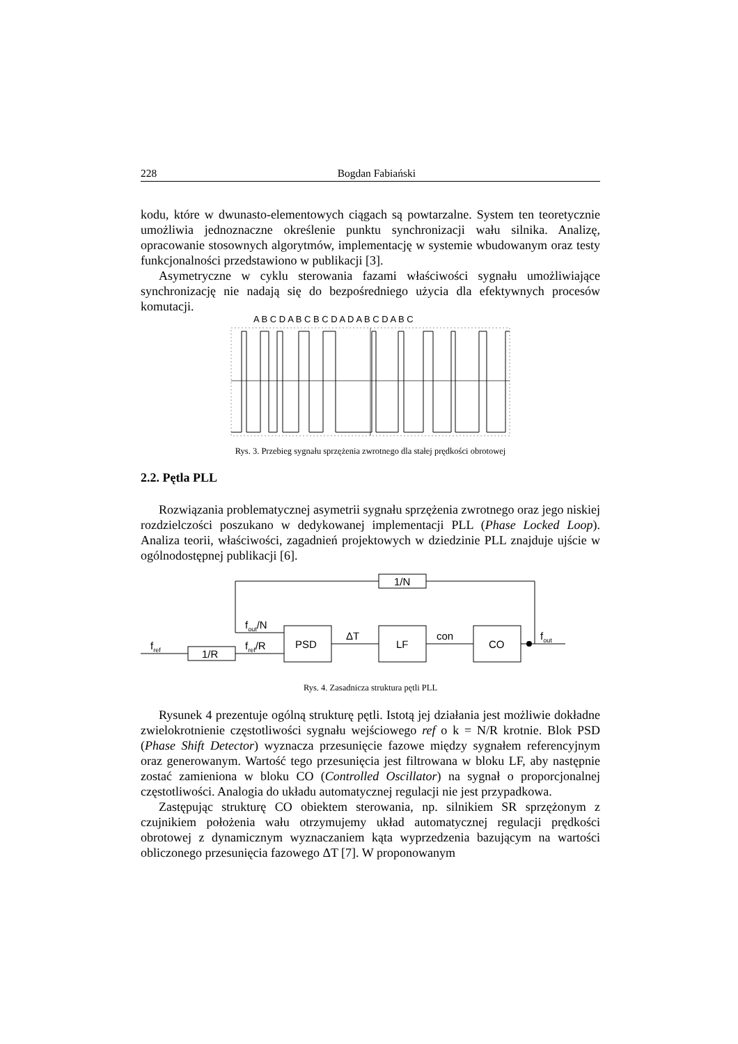228 Bogdan Fabiański
kodu, które w dwunasto-elementowych ciągach są powtarzalne. System ten teoretycznie umożliwia jednoznaczne określenie punktu synchronizacji wału silnika. Analizę, opracowanie stosownych algorytmów, implementację w systemie wbudowanym oraz testy funkcjonalności przedstawiono w publikacji [3].
Asymetryczne w cyklu sterowania fazami właściwości sygnału umożliwiające synchronizację nie nadają się do bezpośredniego użycia dla efektywnych procesów komutacji.
A B C D A B C B C D A D A B C D A B C
Rys. 3. Przebieg sygnału sprzężenia zwrotnego dla stałej prędkości obrotowej
2.2. Pętla PLL
Rozwiązania problematycznej asymetrii sygnału sprzężenia zwrotnego oraz jego niskiej rozdzielczości poszukano w dedykowanej implementacji PLL (Phase Locked Loop). Analiza teorii, właściwości, zagadnień projektowych w dziedzinie PLL znajduje ujście w ogólnodostępnej publikacji [6].
1/N
1/R
PSD
LF
CO
fref
fout/N
fref/R
ΔT
con
fout
Rys. 4. Zasadnicza struktura pętli PLL
Rysunek 4 prezentuje ogólną strukturę pętli. Istotą jej działania jest możliwie dokładne zwielokrotnienie częstotliwości sygnału wejściowego ref o k = N/R krotnie. Blok PSD (Phase Shift Detector) wyznacza przesunięcie fazowe między sygnałem referencyjnym oraz generowanym. Wartość tego przesunięcia jest filtrowana w bloku LF, aby następnie zostać zamieniona w bloku CO (Controlled Oscillator) na sygnał o proporcjonalnej częstotliwości. Analogia do układu automatycznej regulacji nie jest przypadkowa.
Zastępując strukturę CO obiektem sterowania, np. silnikiem SR sprzężonym z czujnikiem położenia wału otrzymujemy układ automatycznej regulacji prędkości obrotowej z dynamicznym wyznaczaniem kąta wyprzedzenia bazującym na wartości obliczonego przesunięcia fazowego ΔT [7]. W proponowanym